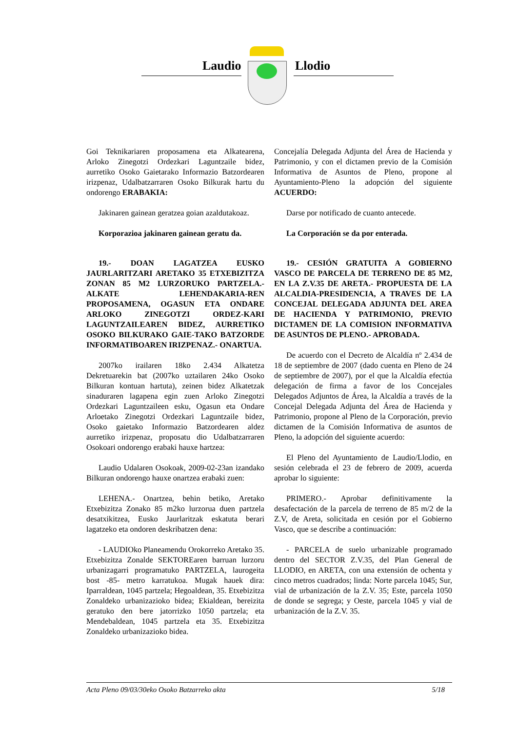Laudio Llodio
Goi Teknikariaren proposamena eta Alkatearena, Arloko Zinegotzi Ordezkari Laguntzaile bidez, aurretiko Osoko Gaietarako Informazio Batzordearen irizpenaz, Udalbatzarraren Osoko Bilkurak hartu du ondorengo ERABAKIA:
Jakinaren gainean geratzea goian azaldutakoaz.
Korporazioa jakinaren gainean geratu da.
19.- DOAN LAGATZEA EUSKO JAURLARITZARI ARETAKO 35 ETXEBIZITZA ZONAN 85 M2 LURZORUKO PARTZELA.- ALKATE LEHENDAKARIA-REN PROPOSAMENA, OGASUN ETA ONDARE ARLOKO ZINEGOTZI ORDEZ-KARI LAGUNTZAILEAREN BIDEZ, AURRETIKO OSOKO BILKURAKO GAIE-TAKO BATZORDE INFORMATIBOAREN IRIZPENAZ.- ONARTUA.
2007ko irailaren 18ko 2.434 Alkatetza Dekretuarekin bat (2007ko uztailaren 24ko Osoko Bilkuran kontuan hartuta), zeinen bidez Alkatetzak sinaduraren lagapena egin zuen Arloko Zinegotzi Ordezkari Laguntzaileen esku, Ogasun eta Ondare Arloetako Zinegotzi Ordezkari Laguntzaile bidez, Osoko gaietako Informazio Batzordearen aldez aurretiko irizpenaz, proposatu dio Udalbatzarraren Osokoari ondorengo erabaki hauxe hartzea:
Laudio Udalaren Osokoak, 2009-02-23an izandako Bilkuran ondorengo hauxe onartzea erabaki zuen:
LEHENA.- Onartzea, behin betiko, Aretako Etxebizitza Zonako 85 m2ko lurzorua duen partzela desatxikitzea, Eusko Jaurlaritzak eskatuta berari lagatzeko eta ondoren deskribatzen dena:
- LAUDIOko Planeamendu Orokorreko Aretako 35. Etxebizitza Zonalde SEKTOREaren barruan lurzoru urbanizagarri programatuko PARTZELA, laurogeita bost -85- metro karratukoa. Mugak hauek dira: Iparraldean, 1045 partzela; Hegoaldean, 35. Etxebizitza Zonaldeko urbanizazioko bidea; Ekialdean, bereizita geratuko den bere jatorrizko 1050 partzela; eta Mendebaldean, 1045 partzela eta 35. Etxebizitza Zonaldeko urbanizazioko bidea.
Concejalía Delegada Adjunta del Área de Hacienda y Patrimonio, y con el dictamen previo de la Comisión Informativa de Asuntos de Pleno, propone al Ayuntamiento-Pleno la adopción del siguiente ACUERDO:
Darse por notificado de cuanto antecede.
La Corporación se da por enterada.
19.- CESIÓN GRATUITA A GOBIERNO VASCO DE PARCELA DE TERRENO DE 85 M2, EN LA Z.V.35 DE ARETA.- PROPUESTA DE LA ALCALDIA-PRESIDENCIA, A TRAVES DE LA CONCEJAL DELEGADA ADJUNTA DEL AREA DE HACIENDA Y PATRIMONIO, PREVIO DICTAMEN DE LA COMISION INFORMATIVA DE ASUNTOS DE PLENO.- APROBADA.
De acuerdo con el Decreto de Alcaldía nº 2.434 de 18 de septiembre de 2007 (dado cuenta en Pleno de 24 de septiembre de 2007), por el que la Alcaldía efectúa delegación de firma a favor de los Concejales Delegados Adjuntos de Área, la Alcaldía a través de la Concejal Delegada Adjunta del Área de Hacienda y Patrimonio, propone al Pleno de la Corporación, previo dictamen de la Comisión Informativa de asuntos de Pleno, la adopción del siguiente acuerdo:
El Pleno del Ayuntamiento de Laudio/Llodio, en sesión celebrada el 23 de febrero de 2009, acuerda aprobar lo siguiente:
PRIMERO.- Aprobar definitivamente la desafectación de la parcela de terreno de 85 m/2 de la Z.V, de Areta, solicitada en cesión por el Gobierno Vasco, que se describe a continuación:
- PARCELA de suelo urbanizable programado dentro del SECTOR Z.V.35, del Plan General de LLODIO, en ARETA, con una extensión de ochenta y cinco metros cuadrados; linda: Norte parcela 1045; Sur, vial de urbanización de la Z.V. 35; Este, parcela 1050 de donde se segrega; y Oeste, parcela 1045 y vial de urbanización de la Z.V. 35.
Acta Pleno 09/03/30eko Osoko Batzarreko akta 5/18